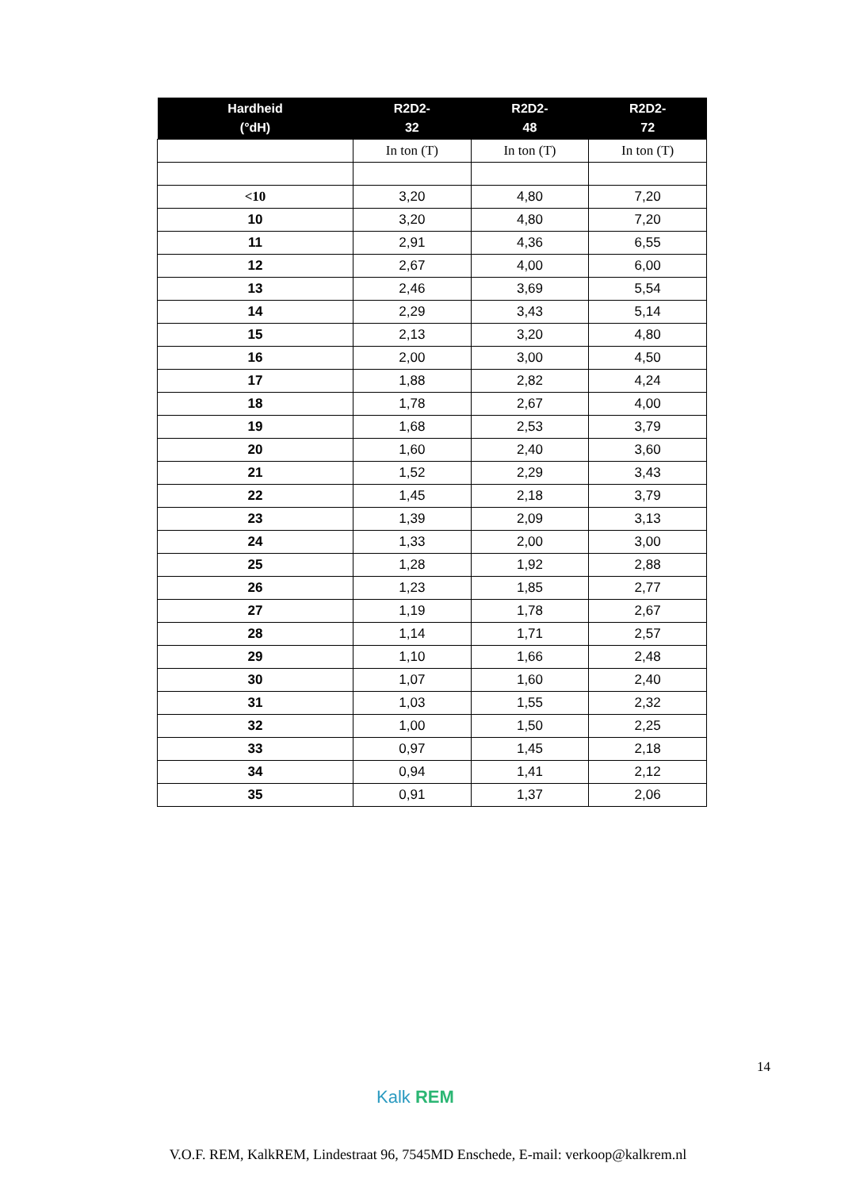| Hardheid (°dH) | R2D2- 32 | R2D2- 48 | R2D2- 72 |
| --- | --- | --- | --- |
| | In ton (T) | In ton (T) | In ton (T) |
| <10 | 3,20 | 4,80 | 7,20 |
| 10 | 3,20 | 4,80 | 7,20 |
| 11 | 2,91 | 4,36 | 6,55 |
| 12 | 2,67 | 4,00 | 6,00 |
| 13 | 2,46 | 3,69 | 5,54 |
| 14 | 2,29 | 3,43 | 5,14 |
| 15 | 2,13 | 3,20 | 4,80 |
| 16 | 2,00 | 3,00 | 4,50 |
| 17 | 1,88 | 2,82 | 4,24 |
| 18 | 1,78 | 2,67 | 4,00 |
| 19 | 1,68 | 2,53 | 3,79 |
| 20 | 1,60 | 2,40 | 3,60 |
| 21 | 1,52 | 2,29 | 3,43 |
| 22 | 1,45 | 2,18 | 3,79 |
| 23 | 1,39 | 2,09 | 3,13 |
| 24 | 1,33 | 2,00 | 3,00 |
| 25 | 1,28 | 1,92 | 2,88 |
| 26 | 1,23 | 1,85 | 2,77 |
| 27 | 1,19 | 1,78 | 2,67 |
| 28 | 1,14 | 1,71 | 2,57 |
| 29 | 1,10 | 1,66 | 2,48 |
| 30 | 1,07 | 1,60 | 2,40 |
| 31 | 1,03 | 1,55 | 2,32 |
| 32 | 1,00 | 1,50 | 2,25 |
| 33 | 0,97 | 1,45 | 2,18 |
| 34 | 0,94 | 1,41 | 2,12 |
| 35 | 0,91 | 1,37 | 2,06 |
14
Kalk REM
V.O.F. REM, KalkREM, Lindestraat 96, 7545MD Enschede, E-mail: verkoop@kalkrem.nl